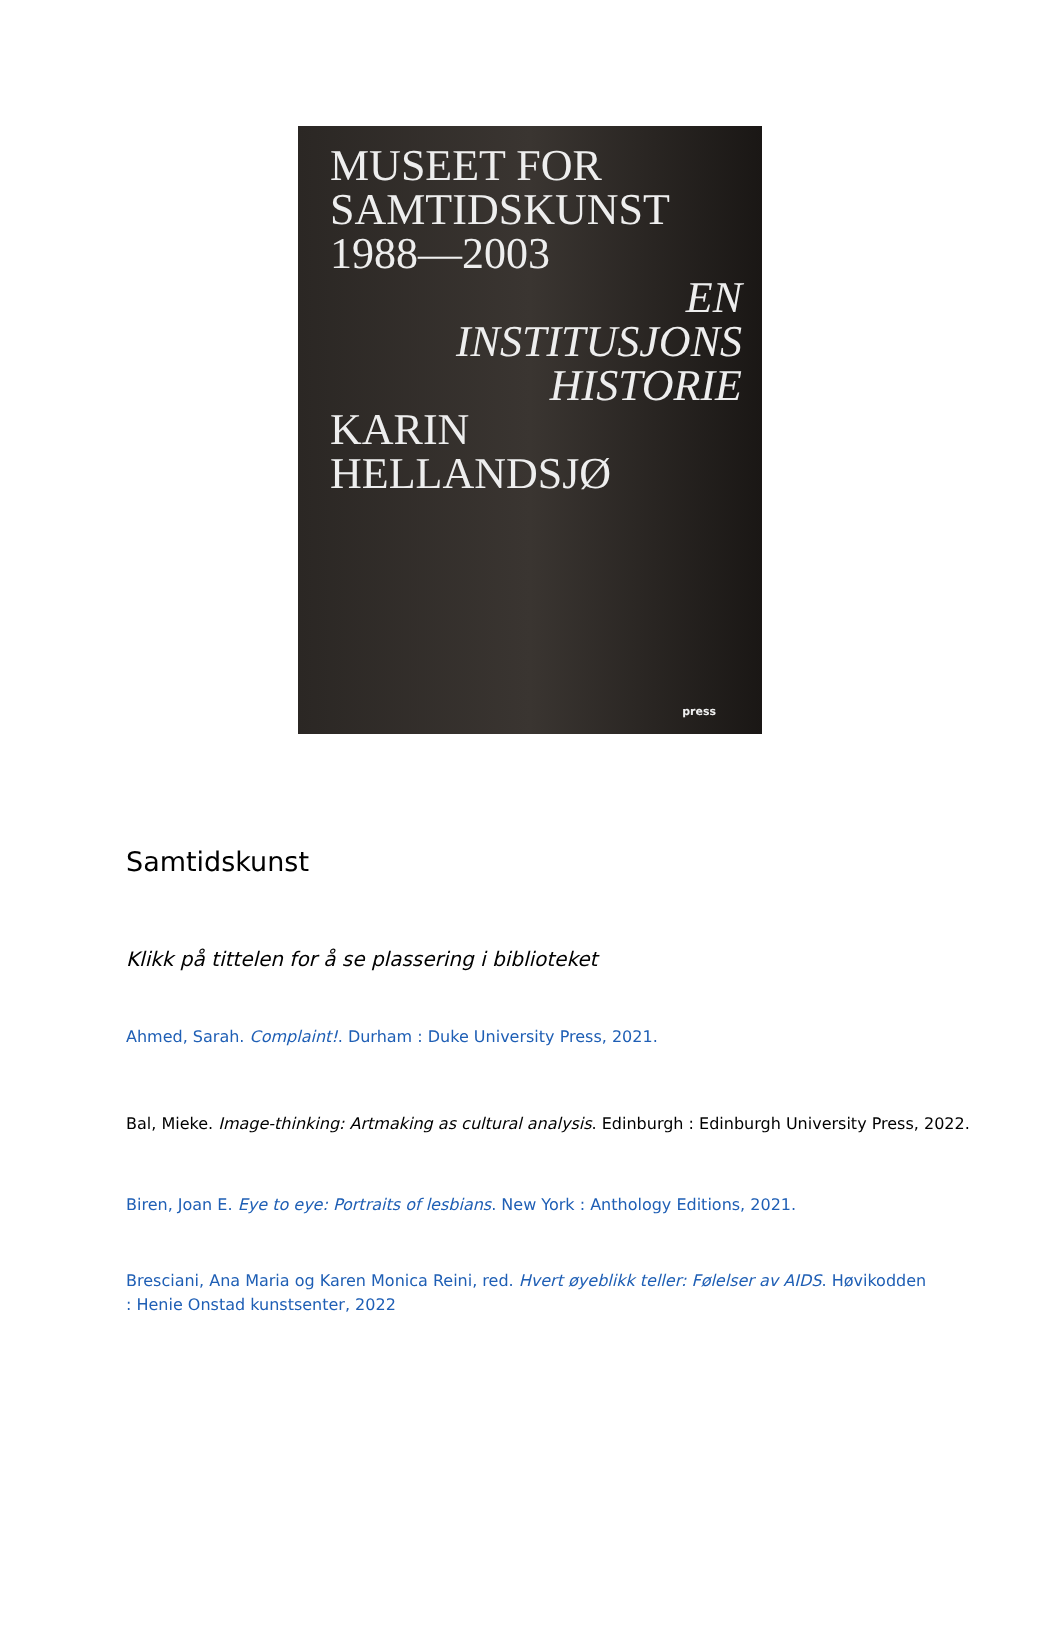MUSEET FOR
SAMTIDSKUNST
1988—2003
EN
INSTITUSJONS
HISTORIE
KARIN
HELLANDSJØ
press
Samtidskunst
Klikk på tittelen for å se plassering i biblioteket
Ahmed, Sarah. Complaint!. Durham : Duke University Press, 2021.
Bal, Mieke. Image-thinking: Artmaking as cultural analysis. Edinburgh : Edinburgh University Press, 2022.
Biren, Joan E. Eye to eye: Portraits of lesbians. New York : Anthology Editions, 2021.
Bresciani, Ana Maria og Karen Monica Reini, red. Hvert øyeblikk teller: Følelser av AIDS. Høvikodden : Henie Onstad kunstsenter, 2022